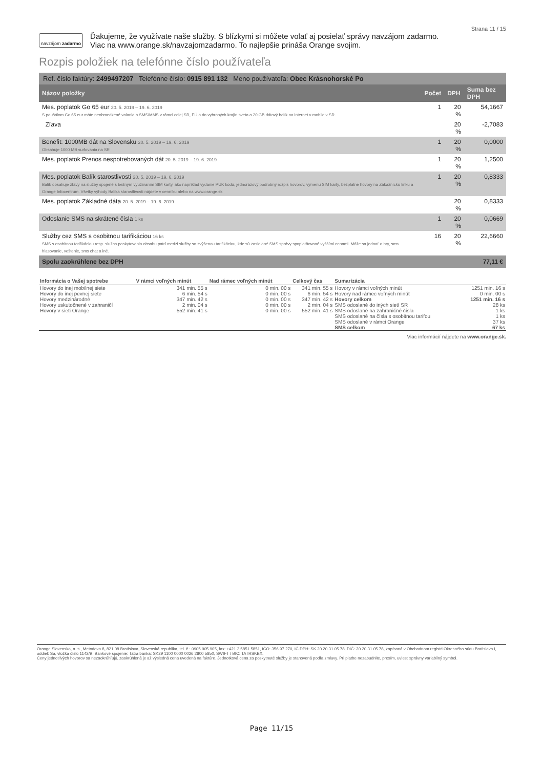Strana 11 / 15
navzájom zadarmo Ďakujeme, že využívate naše služby. S blízkymi si môžete volať aj posielať správy navzájom zadarmo.
Viac na www.orange.sk/navzajomzadarmo. To najlepšie prináša Orange svojim.
Rozpis položiek na telefónne číslo používateľa
Ref. číslo faktúry: 2499497207 Telefónne číslo: 0915 891 132 Meno používateľa: Obec Krásnohorské Po
| Názov položky | Počet | DPH | Suma bez DPH |
| --- | --- | --- | --- |
| Mes. poplatok Go 65 eur 20. 5. 2019 – 19. 6. 2019 S paušálom Go 65 eur máte neobmedzené volania a SMS/MMS v rámci celej SR, EÚ a do vybraných krajín sveta a 20 GB dátový balík na internet v mobile v SR. | 1 | 20 % | 54,1667 |
| Zľava | | 20 % | -2,7083 |
| Benefit: 1000MB dát na Slovensku 20. 5. 2019 – 19. 6. 2019 Obsahuje 1000 MB surfovania na SR | 1 | 20 % | 0,0000 |
| Mes. poplatok Prenos nespotrebovaných dát 20. 5. 2019 – 19. 6. 2019 | 1 | 20 % | 1,2500 |
| Mes. poplatok Balík starostlivosti 20. 5. 2019 – 19. 6. 2019 Balík obsahuje zľavy na služby spojené s bežným využívaním SIM karty, ako napríklad vydanie PUK kódu, jednorázový podrobný rozpis hovorov, výmenu SIM karty, bezplatné hovory na Zákaznícku linku a Orange Infocentrum. Všetky výhody Balíka starostlivosti nájdete v cenníku alebo na www.orange.sk | 1 | 20 % | 0,8333 |
| Mes. poplatok Základné dáta 20. 5. 2019 – 19. 6. 2019 | | 20 % | 0,8333 |
| Odoslanie SMS na skrátené čísla 1 ks | 1 | 20 % | 0,0669 |
| Služby cez SMS s osobitnou tarifikáciou 16 ks SMS s osobitnou tarifikáciou resp. služba poskytovania obsahu patrí medzi služby so zvýšenou tarifikáciou, kde sú zasielané SMS správy spoplatňované vyššími cenami. Môže sa jednať o hry, sms hlasovanie, veštenie, sms chat a iné. | 16 | 20 % | 22,6660 |
| Spolu zaokrúhlene bez DPH | | | 77,11 € |
| Informácia o Vašej spotrebe | V rámci voľných minút | Nad rámec voľných minút | Celkový čas | Sumarizácia | |
| --- | --- | --- | --- | --- | --- |
| Hovory do inej mobilnej siete Hovory do inej pevnej siete Hovory medzinárodné Hovory uskutočnené v zahraničí Hovory v sieti Orange | 341 min. 55 s 6 min. 54 s 347 min. 42 s 2 min. 04 s 552 min. 41 s | 0 min. 00 s 0 min. 00 s 0 min. 00 s 0 min. 00 s 0 min. 00 s | 341 min. 55 s 6 min. 54 s 347 min. 42 s 2 min. 04 s 552 min. 41 s | Hovory v rámci voľných minút Hovory nad rámec voľných minút Hovory celkom SMS odoslané do iných sietí SR SMS odoslané na zahraničné čísla SMS odoslané na čísla s osobitnou tarifou SMS odoslané v rámci Orange SMS celkom | 1251 min. 16 s 0 min. 00 s 1251 min. 16 s 28 ks 1 ks 1 ks 37 ks 67 ks |
Viac informácií nájdete na www.orange.sk.
Orange Slovensko, a. s., Metodova 8, 821 08 Bratislava, Slovenská republika, tel. č.: 0905 905 905, fax: +421 2 5851 5851, IČO: 356 97 270, IČ DPH: SK 20 20 31 05 78, DIČ: 20 20 31 05 78, zapísaná v Obchodnom registri Okresného súdu Bratislava I, oddiel: Sa, vložka číslo 1142/B. Bankové spojenie: Tatra banka: SK29 1100 0000 0026 2800 5850, SWIFT / BIC: TATRSKBX.
Ceny jednotlivých hovorov sa nezaokrúhľujú, zaokrúhlená je až výsledná cena uvedená na faktúre. Jednotková cena za poskytnuté služby je stanovená podľa zmluvy. Pri platbe nezabudnite, prosím, uviesť správny variabilný symbol.
Page 11/15